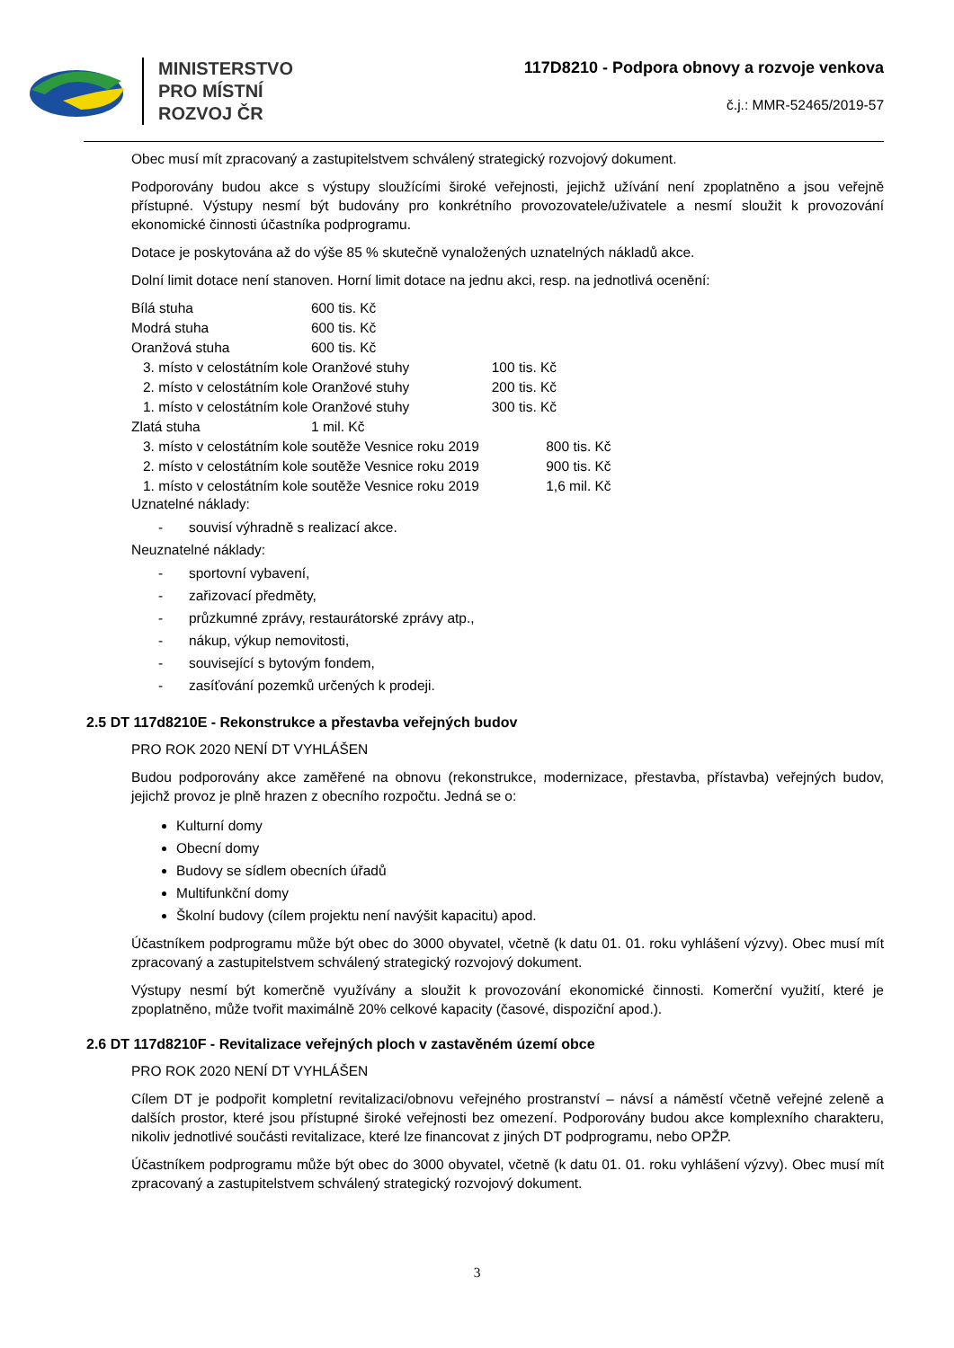MINISTERSTVO
PRO MÍSTNÍ
ROZVOJ ČR
117D8210 - Podpora obnovy a rozvoje venkova
č.j.: MMR-52465/2019-57
Obec musí mít zpracovaný a zastupitelstvem schválený strategický rozvojový dokument.
Podporovány budou akce s výstupy sloužícími široké veřejnosti, jejichž užívání není zpoplatněno a jsou veřejně přístupné. Výstupy nesmí být budovány pro konkrétního provozovatele/uživatele a nesmí sloužit k provozování ekonomické činnosti účastníka podprogramu.
Dotace je poskytována až do výše 85 % skutečně vynaložených uznatelných nákladů akce.
Dolní limit dotace není stanoven. Horní limit dotace na jednu akci, resp. na jednotlivá ocenění:
| Bílá stuha | 600 tis. Kč | |
| Modrá stuha | 600 tis. Kč | |
| Oranžová stuha | 600 tis. Kč | |
| 3. místo v celostátním kole Oranžové stuhy | | 100 tis. Kč |
| 2. místo v celostátním kole Oranžové stuhy | | 200 tis. Kč |
| 1. místo v celostátním kole Oranžové stuhy | | 300 tis. Kč |
| Zlatá stuha | 1 mil. Kč | |
| 3. místo v celostátním kole soutěže Vesnice roku 2019 800 tis. Kč | | |
| 2. místo v celostátním kole soutěže Vesnice roku 2019 900 tis. Kč | | |
| 1. místo v celostátním kole soutěže Vesnice roku 2019 1,6 mil. Kč | | |
Uznatelné náklady:
- souvisí výhradně s realizací akce.
Neuznatelné náklady:
- sportovní vybavení,
- zařizovací předměty,
- průzkumné zprávy, restaurátorské zprávy atp.,
- nákup, výkup nemovitosti,
- související s bytovým fondem,
- zasíťování pozemků určených k prodeji.
2.5 DT 117d8210E - Rekonstrukce a přestavba veřejných budov
PRO ROK 2020 NENÍ DT VYHLÁŠEN
Budou podporovány akce zaměřené na obnovu (rekonstrukce, modernizace, přestavba, přístavba) veřejných budov, jejichž provoz je plně hrazen z obecního rozpočtu. Jedná se o:
Kulturní domy
Obecní domy
Budovy se sídlem obecních úřadů
Multifunkční domy
Školní budovy (cílem projektu není navýšit kapacitu) apod.
Účastníkem podprogramu může být obec do 3000 obyvatel, včetně (k datu 01. 01. roku vyhlášení výzvy). Obec musí mít zpracovaný a zastupitelstvem schválený strategický rozvojový dokument.
Výstupy nesmí být komerčně využívány a sloužit k provozování ekonomické činnosti. Komerční využití, které je zpoplatněno, může tvořit maximálně 20% celkové kapacity (časové, dispoziční apod.).
2.6 DT 117d8210F - Revitalizace veřejných ploch v zastavěném území obce
PRO ROK 2020 NENÍ DT VYHLÁŠEN
Cílem DT je podpořit kompletní revitalizaci/obnovu veřejného prostranství – návsí a náměstí včetně veřejné zeleně a dalších prostor, které jsou přístupné široké veřejnosti bez omezení. Podporovány budou akce komplexního charakteru, nikoliv jednotlivé součásti revitalizace, které lze financovat z jiných DT podprogramu, nebo OPŽP.
Účastníkem podprogramu může být obec do 3000 obyvatel, včetně (k datu 01. 01. roku vyhlášení výzvy). Obec musí mít zpracovaný a zastupitelstvem schválený strategický rozvojový dokument.
3